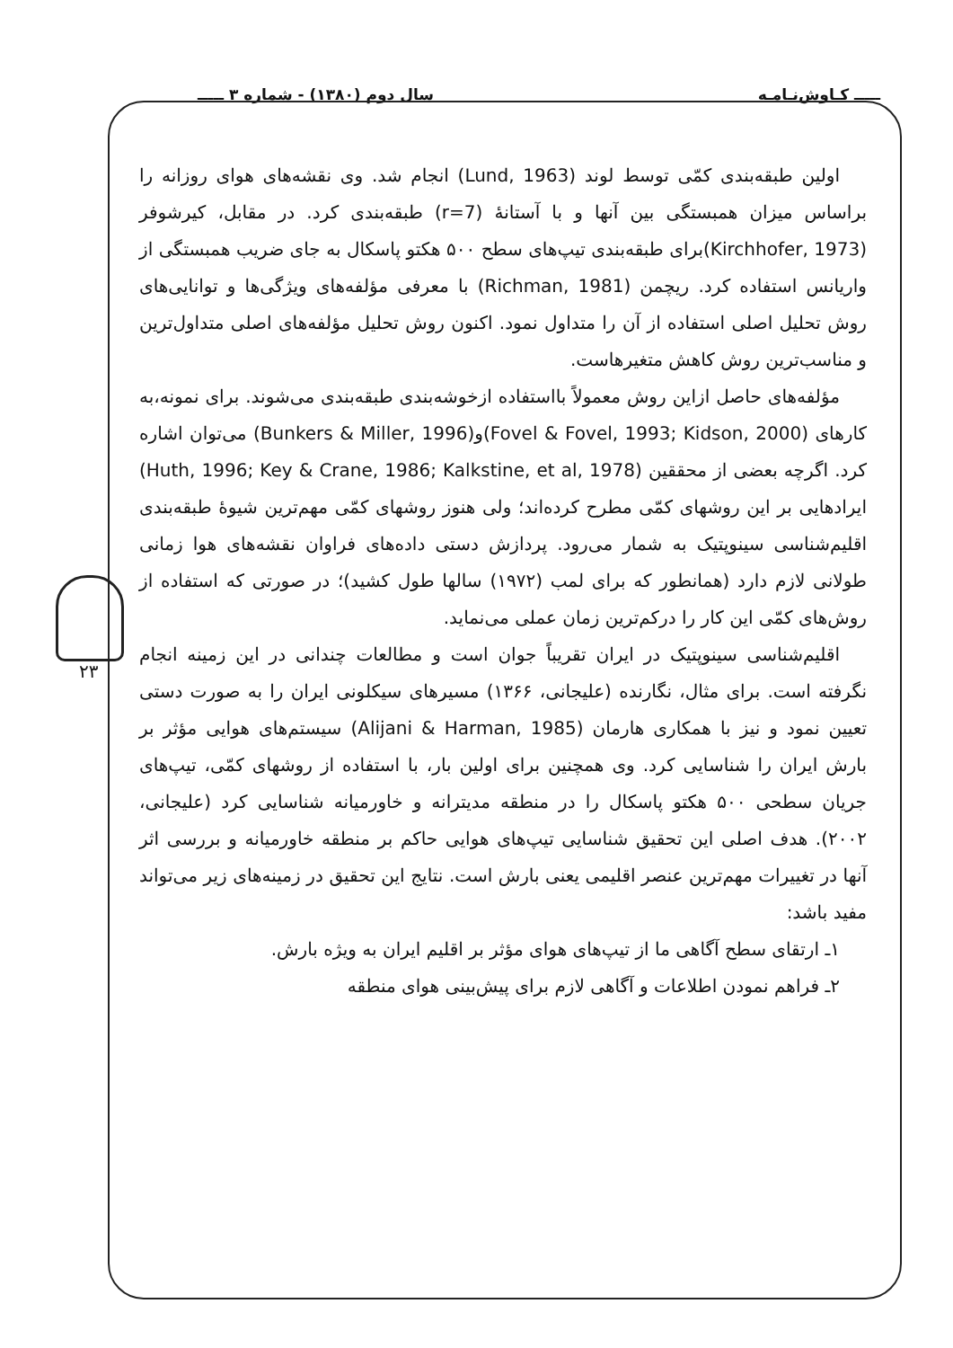ـــــ کـاوش‌نـامـه سال دوم (۱۳۸۰) - شماره ۳ ـــــ
۲۳
اولین طبقه‌بندی کمّی توسط لوند (Lund, 1963) انجام شد. وی نقشه‌های هوای روزانه را براساس میزان همبستگی بین آنها و با آستانهٔ (r=7) طبقه‌بندی کرد. در مقابل، کیرشوفر (Kirchhofer, 1973)برای طبقه‌بندی تیپ‌های سطح ۵۰۰ هکتو پاسکال به جای ضریب همبستگی از واریانس استفاده کرد. ریچمن (Richman, 1981) با معرفی مؤلفه‌های ویژگی‌ها و توانایی‌های روش تحلیل اصلی استفاده از آن را متداول نمود. اکنون روش تحلیل مؤلفه‌های اصلی متداول‌ترین و مناسب‌ترین روش کاهش متغیرهاست.
مؤلفه‌های حاصل ازاین روش معمولاً بااستفاده ازخوشه‌بندی طبقه‌بندی می‌شوند. برای نمونه،به کارهای (Fovel & Fovel, 1993; Kidson, 2000)و(Bunkers & Miller, 1996) می‌توان اشاره کرد. اگرچه بعضی از محققین (Huth, 1996; Key & Crane, 1986; Kalkstine, et al, 1978) ایرادهایی بر این روشهای کمّی مطرح کرده‌اند؛ ولی هنوز روشهای کمّی مهم‌ترین شیوهٔ طبقه‌بندی اقلیم‌شناسی سینوپتیک به شمار می‌رود. پردازش دستی داده‌های فراوان نقشه‌های هوا زمانی طولانی لازم دارد (همانطور که برای لمب (۱۹۷۲) سالها طول کشید)؛ در صورتی که استفاده از روش‌های کمّی این کار را درکم‌ترین زمان عملی می‌نماید.
اقلیم‌شناسی سینوپتیک در ایران تقریباً جوان است و مطالعات چندانی در این زمینه انجام نگرفته است. برای مثال، نگارنده (علیجانی، ۱۳۶۶) مسیرهای سیکلونی ایران را به صورت دستی تعیین نمود و نیز با همکاری هارمان (Alijani & Harman, 1985) سیستم‌های هوایی مؤثر بر بارش ایران را شناسایی کرد. وی همچنین برای اولین بار، با استفاده از روشهای کمّی، تیپ‌های جریان سطحی ۵۰۰ هکتو پاسکال را در منطقه مدیترانه و خاورمیانه شناسایی کرد (علیجانی، ۲۰۰۲). هدف اصلی این تحقیق شناسایی تیپ‌های هوایی حاکم بر منطقه خاورمیانه و بررسی اثر آنها در تغییرات مهم‌ترین عنصر اقلیمی یعنی بارش است. نتایج این تحقیق در زمینه‌های زیر می‌تواند مفید باشد:
۱ـ ارتقای سطح آگاهی ما از تیپ‌های هوای مؤثر بر اقلیم ایران به ویژه بارش.
۲ـ فراهم نمودن اطلاعات و آگاهی لازم برای پیش‌بینی هوای منطقه